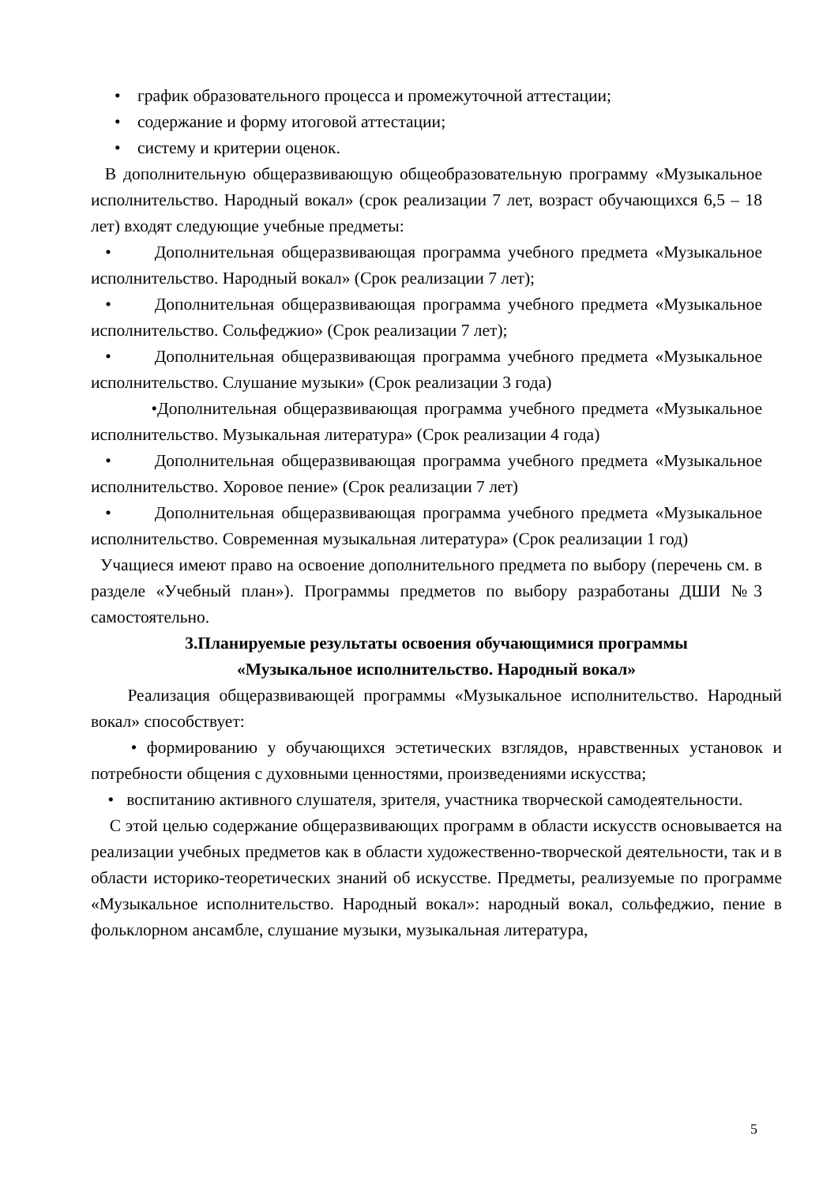• график образовательного процесса и промежуточной аттестации;
• содержание и форму итоговой аттестации;
• систему и критерии оценок.
В дополнительную общеразвивающую общеобразовательную программу «Музыкальное исполнительство. Народный вокал» (срок реализации 7 лет, возраст обучающихся 6,5 – 18 лет) входят следующие учебные предметы:
• Дополнительная общеразвивающая программа учебного предмета «Музыкальное исполнительство. Народный вокал» (Срок реализации 7 лет);
• Дополнительная общеразвивающая программа учебного предмета «Музыкальное исполнительство. Сольфеджио» (Срок реализации 7 лет);
• Дополнительная общеразвивающая программа учебного предмета «Музыкальное исполнительство. Слушание музыки» (Срок реализации 3 года)
•Дополнительная общеразвивающая программа учебного предмета «Музыкальное исполнительство. Музыкальная литература» (Срок реализации 4 года)
• Дополнительная общеразвивающая программа учебного предмета «Музыкальное исполнительство. Хоровое пение» (Срок реализации 7 лет)
• Дополнительная общеразвивающая программа учебного предмета «Музыкальное исполнительство. Современная музыкальная литература» (Срок реализации 1 год)
Учащиеся имеют право на освоение дополнительного предмета по выбору (перечень см. в разделе «Учебный план»). Программы предметов по выбору разработаны ДШИ №3 самостоятельно.
3.Планируемые результаты освоения обучающимися программы
«Музыкальное исполнительство. Народный вокал»
Реализация общеразвивающей программы «Музыкальное исполнительство. Народный вокал» способствует:
• формированию у обучающихся эстетических взглядов, нравственных установок и потребности общения с духовными ценностями, произведениями искусства;
• воспитанию активного слушателя, зрителя, участника творческой самодеятельности.
С этой целью содержание общеразвивающих программ в области искусств основывается на реализации учебных предметов как в области художественно-творческой деятельности, так и в области историко-теоретических знаний об искусстве. Предметы, реализуемые по программе «Музыкальное исполнительство. Народный вокал»: народный вокал, сольфеджио, пение в фольклорном ансамбле, слушание музыки, музыкальная литература,
5